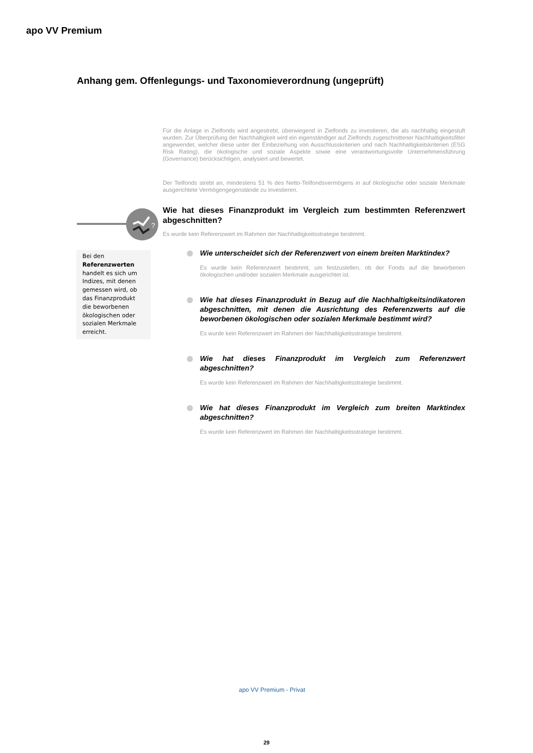apo VV Premium
Anhang gem. Offenlegungs- und Taxonomieverordnung (ungeprüft)
?
Bei den Referenzwerten handelt es sich um Indizes, mit denen gemessen wird, ob das Finanzprodukt die beworbenen ökologischen oder sozialen Merkmale erreicht.
Für die Anlage in Zielfonds wird angestrebt, überwiegend in Zielfonds zu investieren, die als nachhaltig eingestuft wurden. Zur Überprüfung der Nachhaltigkeit wird ein eigenständiger auf Zielfonds zugeschnittener Nachhaltigkeitsfilter angewendet, welcher diese unter der Einbeziehung von Ausschlusskriterien und nach Nachhaltigkeitskriterien (ESG Risk Rating), die ökologische und soziale Aspekte sowie eine verantwortungsvolle Unternehmensführung (Governance) berücksichtigen, analysiert und bewertet.
Der Teilfonds strebt an, mindestens 51 % des Netto-Teilfondsvermögens in auf ökologische oder soziale Merkmale ausgerichtete Vermögengegenstände zu investieren.
Wie hat dieses Finanzprodukt im Vergleich zum bestimmten Referenzwert abgeschnitten?
Es wurde kein Referenzwert im Rahmen der Nachhaltigkeitsstrategie bestimmt.
Wie unterscheidet sich der Referenzwert von einem breiten Marktindex?
Es wurde kein Referenzwert bestimmt, um festzustellen, ob der Fonds auf die beworbenen ökologischen und/oder sozialen Merkmale ausgerichtet ist.
Wie hat dieses Finanzprodukt in Bezug auf die Nachhaltigkeitsindikatoren abgeschnitten, mit denen die Ausrichtung des Referenzwerts auf die beworbenen ökologischen oder sozialen Merkmale bestimmt wird?
Es wurde kein Referenzwert im Rahmen der Nachhaltigkeitsstrategie bestimmt.
Wie hat dieses Finanzprodukt im Vergleich zum Referenzwert abgeschnitten?
Es wurde kein Referenzwert im Rahmen der Nachhaltigkeitsstrategie bestimmt.
Wie hat dieses Finanzprodukt im Vergleich zum breiten Marktindex abgeschnitten?
Es wurde kein Referenzwert im Rahmen der Nachhaltigkeitsstrategie bestimmt.
apo VV Premium - Privat
29